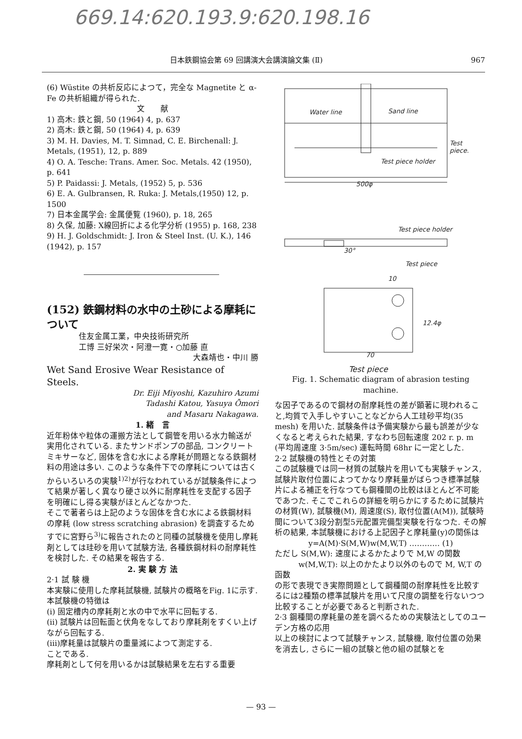669.14:620.193.9:620.198.16
日本鉄鋼協会第 69 回講演大会講演論文集 (Ⅱ) 967
(6) Wüstite の共析反応によつて，完全な Magnetite と α-Fe の共析組織が得られた.
文　　献
1) 高木: 鉄と鋼, 50 (1964) 4, p. 637
2) 高木: 鉄と鋼, 50 (1964) 4, p. 639
3) M. H. Davies, M. T. Simnad, C. E. Birchenall: J. Metals, (1951), 12, p. 889
4) O. A. Tesche: Trans. Amer. Soc. Metals. 42 (1950), p. 641
5) P. Paidassi: J. Metals, (1952) 5, p. 536
6) E. A. Gulbransen, R. Ruka: J. Metals,(1950) 12, p. 1500
7) 日本金属学会: 金属便覧 (1960), p. 18, 265
8) 久保, 加藤: X線回折による化学分析 (1955) p. 168, 238
9) H. J. Goldschmidt: J. Iron & Steel Inst. (U. K.), 146 (1942), p. 157
(152) 鉄鋼材料の水中の土砂による摩耗について
住友金属工業，中央技術研究所
工博 三好栄次・阿澄一寛・○加藤 直
大森靖也・中川 勝
Wet Sand Erosive Wear Resistance of Steels.
Dr. Eiji Miyoshi, Kazuhiro Azumi
Tadashi Katou, Yasuya Ōmori
and Masaru Nakagawa.
1. 緒　言
近年粉体や粒体の運搬方法として鋼管を用いる水力輸送が実用化されている. またサンドポンプの部品, コンクリートミキサーなど, 固体を含む水による摩耗が問題となる鉄鋼材料の用途は多い. このような条件下での摩耗については古くからいろいろの実験<sup>1)2)</sup>が行なわれているが試験条件によつて結果が著しく異なり硬さ以外に耐摩耗性を支配する因子を明確にし得る実験がほとんどなかつた.
そこで著者らは上記のような固体を含む水による鉄鋼材料の摩耗 (low stress scratching abrasion) を調査するためすでに宮野ら<sup>3)</sup>に報告されたのと同種の試験機を使用し摩耗剤としては珪砂を用いて試験方法, 各種鉄鋼材料の耐摩耗性を検討した. その結果を報告する.
2. 実 験 方 法
2·1 試 験 機
本実験に使用した摩耗試験機, 試験片の概略をFig. 1に示す. 本試験機の特徴は
(i) 固定槽内の摩耗剤と水の中で水平に回転する.
(ii) 試験片は回転面と伏角をなしており摩耗剤をすくい上げながら回転する.
(iii)摩耗量は試験片の重量減によつて測定する.
ことである.
摩耗剤として何を用いるかは試験結果を左右する重要
Water line
Sand line
Test
piece.
Test piece holder
500φ
Test piece holder
30°
Test piece
10
12.4φ
70
Test piece
Fig. 1. Schematic diagram of abrasion testing machine.
な因子であるので鋼材の耐摩耗性の差が顕著に現われること,均質で入手しやすいことなどから人工珪砂平均(35 mesh) を用いた. 試験条件は予備実験から最も誤差が少なくなると考えられた結果, すなわち回転速度 202 r. p. m (平均周速度 3·5m/sec) 運転時間 68hr に一定とした.
2·2 試験機の特性とその対策
この試験機では同一材質の試験片を用いても実験チャンス, 試験片取付位置によつてかなり摩耗量がばらつき標準試験片による補正を行なつても鋼種間の比較はほとんど不可能であつた. そこでこれらの詳細を明らかにするために試験片の材質(W), 試験機(M), 周速度(S), 取付位置(A(M)), 試験時間について3段分割型5元配置完備型実験を行なつた. その解析の結果, 本試験機における上記因子と摩耗量(y)の関係は
y=A(M)·S(M,W)w(M,W,T) ………… (1)
ただし S(M,W): 速度によるかたよりで M,W の関数
　　　w(M,W,T): 以上のかたより以外のもので M, W,T の函数
の形で表現でき実際問題として鋼種間の耐摩耗性を比較するには2種類の標準試験片を用いて尺度の調整を行ないつつ比較することが必要であると判断された.
2·3 鋼種間の摩耗量の差を調べるための実験法としてのユーデン方格の応用
以上の検討によつて試験チャンス, 試験機, 取付位置の効果を消去し, さらに一組の試験と他の組の試験とを
— 93 —